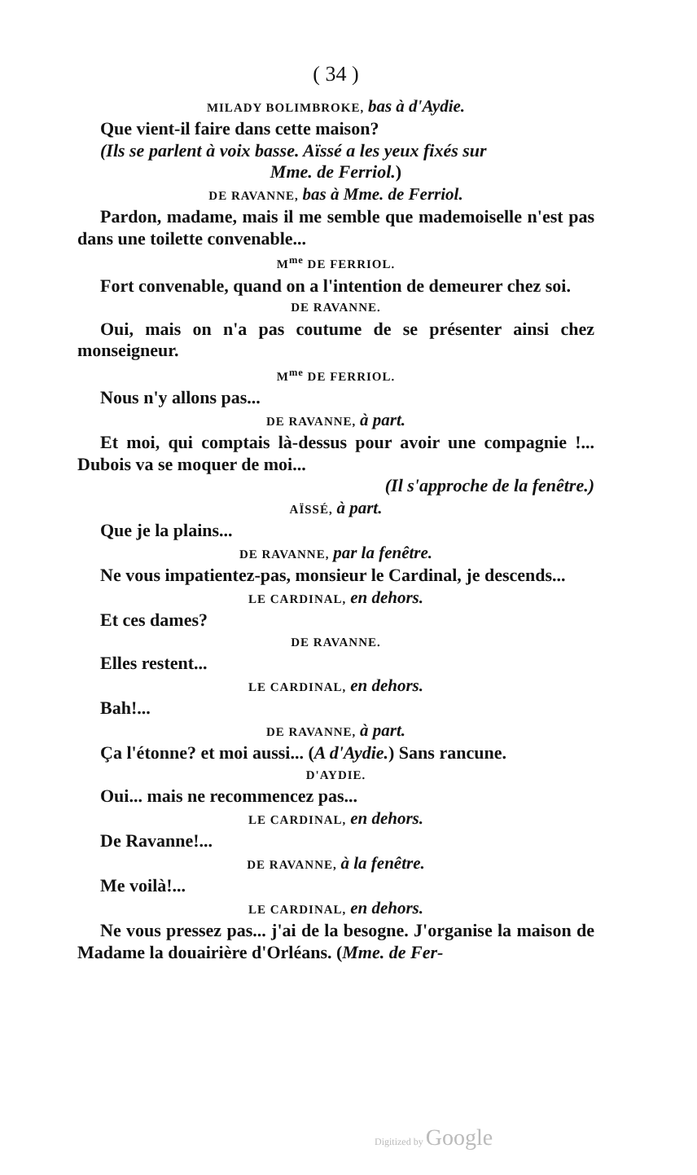( 34 )
MILADY BOLIMBROKE, bas à d'Aydie.
Que vient-il faire dans cette maison?
(Ils se parlent à voix basse. Aïssé a les yeux fixés sur
Mme. de Ferriol.)
DE RAVANNE, bas à Mme. de Ferriol.
Pardon, madame, mais il me semble que mademoiselle n'est pas dans une toilette convenable...
M<sup>me</sup> DE FERRIOL.
Fort convenable, quand on a l'intention de demeurer chez soi.
DE RAVANNE.
Oui, mais on n'a pas coutume de se présenter ainsi chez monseigneur.
M<sup>me</sup> DE FERRIOL.
Nous n'y allons pas...
DE RAVANNE, à part.
Et moi, qui comptais là-dessus pour avoir une compagnie !... Dubois va se moquer de moi...
(Il s'approche de la fenêtre.)
AÏSSÉ, à part.
Que je la plains...
DE RAVANNE, par la fenêtre.
Ne vous impatientez-pas, monsieur le Cardinal, je descends...
LE CARDINAL, en dehors.
Et ces dames?
DE RAVANNE.
Elles restent...
LE CARDINAL, en dehors.
Bah!...
DE RAVANNE, à part.
Ça l'étonne? et moi aussi... (A d'Aydie.) Sans rancune.
D'AYDIE.
Oui... mais ne recommencez pas...
LE CARDINAL, en dehors.
De Ravanne!...
DE RAVANNE, à la fenêtre.
Me voilà!...
LE CARDINAL, en dehors.
Ne vous pressez pas... j'ai de la besogne. J'organise la maison de Madame la douairière d'Orléans. (Mme. de Fer-
Digitized by Google